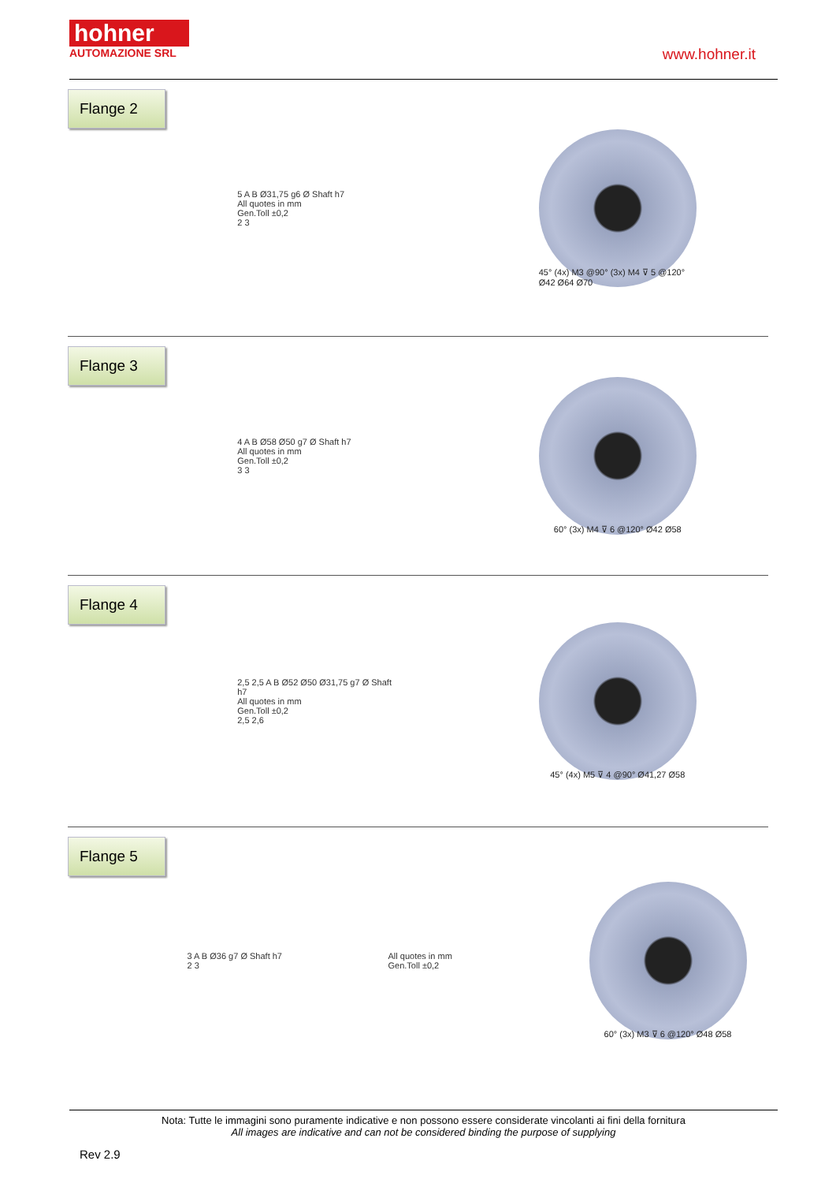hohner
AUTOMAZIONE SRL
www.hohner.it
Flange 2
5 A B Ø31,75 g6 Ø Shaft h7
All quotes in mm
Gen.Toll ±0,2
2 3
45° (4x) M3 @90° (3x) M4 ⊽ 5 @120° Ø42 Ø64 Ø70
Flange 3
4 A B Ø58 Ø50 g7 Ø Shaft h7
All quotes in mm
Gen.Toll ±0,2
3 3
60° (3x) M4 ⊽ 6 @120° Ø42 Ø58
Flange 4
2,5 2,5 A B Ø52 Ø50 Ø31,75 g7 Ø Shaft h7
All quotes in mm
Gen.Toll ±0,2
2,5 2,6
45° (4x) M5 ⊽ 4 @90° Ø41,27 Ø58
Flange 5
3 A B Ø36 g7 Ø Shaft h7
2 3
All quotes in mm
Gen.Toll ±0,2
60° (3x) M3 ⊽ 6 @120° Ø48 Ø58
Nota: Tutte le immagini sono puramente indicative e non possono essere considerate vincolanti ai fini della fornitura
All images are indicative and can not be considered binding the purpose of supplying
Rev 2.9